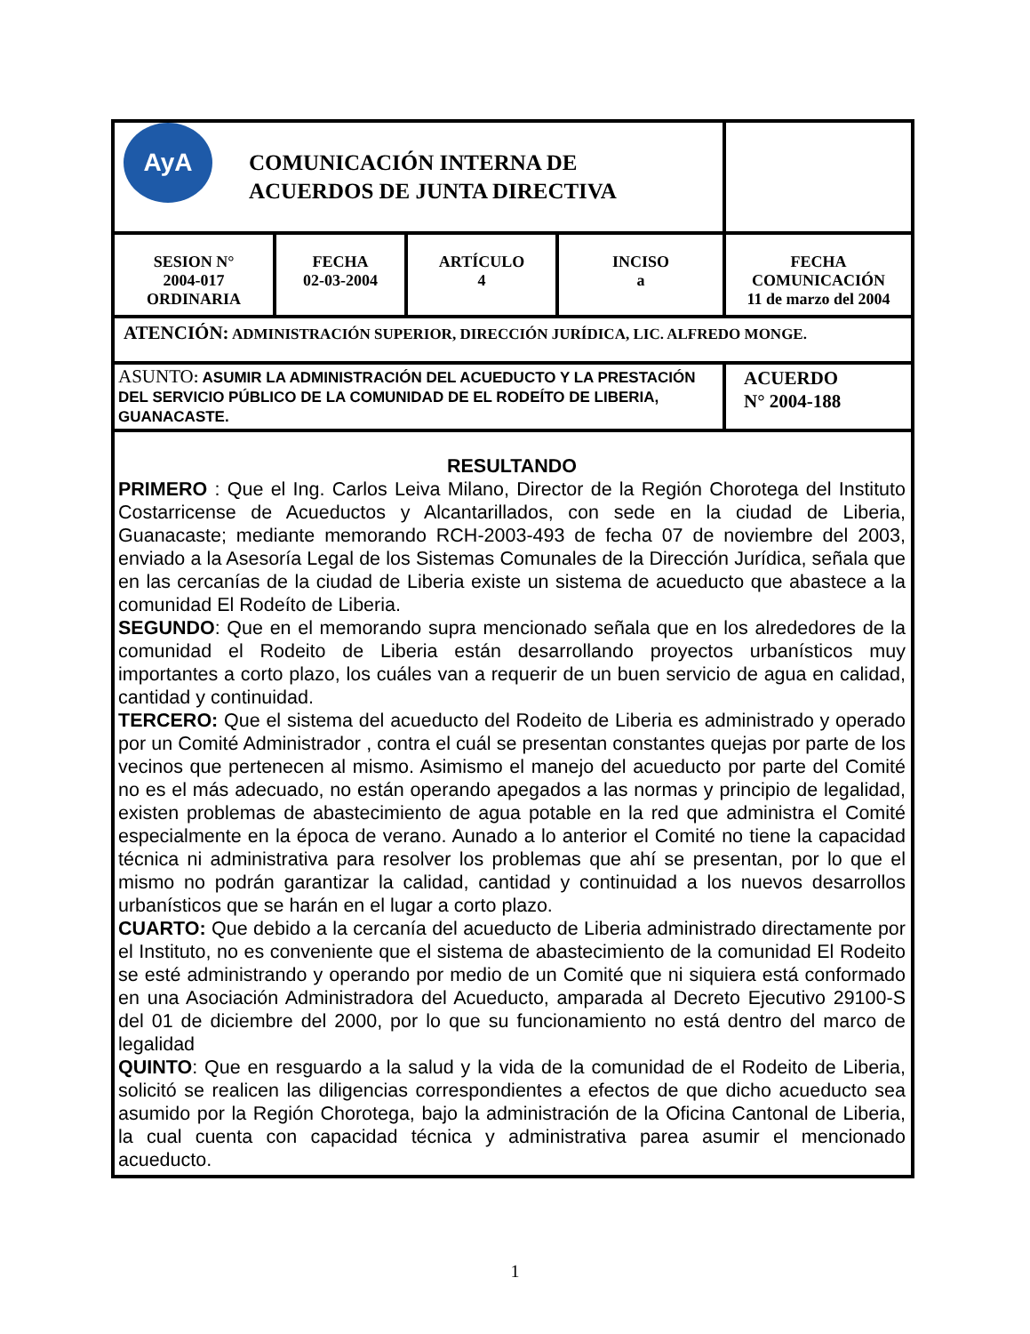| AyA COMUNICACIÓN INTERNA DE ACUERDOS DE JUNTA DIRECTIVA | | | | |
| SESION N° 2004-017 ORDINARIA | FECHA 02-03-2004 | ARTÍCULO 4 | INCISO a | FECHA COMUNICACIÓN 11 de marzo del 2004 |
| ATENCIÓN: ADMINISTRACIÓN SUPERIOR, DIRECCIÓN JURÍDICA, LIC. ALFREDO MONGE. | | | | |
| ASUNTO : ASUMIR LA ADMINISTRACIÓN DEL ACUEDUCTO Y LA PRESTACIÓN DEL SERVICIO PÚBLICO DE LA COMUNIDAD DE EL RODEÍTO DE LIBERIA, GUANACASTE. | | | | ACUERDO N° 2004-188 |
| RESULTANDO PRIMERO : Que el Ing. Carlos Leiva Milano, Director de la Región Chorotega del Instituto Costarricense de Acueductos y Alcantarillados, con sede en la ciudad de Liberia, Guanacaste; mediante memorando RCH-2003-493 de fecha 07 de noviembre del 2003, enviado a la Asesoría Legal de los Sistemas Comunales de la Dirección Jurídica, señala que en las cercanías de la ciudad de Liberia existe un sistema de acueducto que abastece a la comunidad El Rodeíto de Liberia. SEGUNDO : Que en el memorando supra mencionado señala que en los alrededores de la comunidad el Rodeito de Liberia están desarrollando proyectos urbanísticos muy importantes a corto plazo, los cuáles van a requerir de un buen servicio de agua en calidad, cantidad y continuidad. TERCERO: Que el sistema del acueducto del Rodeito de Liberia es administrado y operado por un Comité Administrador , contra el cuál se presentan constantes quejas por parte de los vecinos que pertenecen al mismo. Asimismo el manejo del acueducto por parte del Comité no es el más adecuado, no están operando apegados a las normas y principio de legalidad, existen problemas de abastecimiento de agua potable en la red que administra el Comité especialmente en la época de verano. Aunado a lo anterior el Comité no tiene la capacidad técnica ni administrativa para resolver los problemas que ahí se presentan, por lo que el mismo no podrán garantizar la calidad, cantidad y continuidad a los nuevos desarrollos urbanísticos que se harán en el lugar a corto plazo. CUARTO: Que debido a la cercanía del acueducto de Liberia administrado directamente por el Instituto, no es conveniente que el sistema de abastecimiento de la comunidad El Rodeito se esté administrando y operando por medio de un Comité que ni siquiera está conformado en una Asociación Administradora del Acueducto, amparada al Decreto Ejecutivo 29100-S del 01 de diciembre del 2000, por lo que su funcionamiento no está dentro del marco de legalidad QUINTO : Que en resguardo a la salud y la vida de la comunidad de el Rodeito de Liberia, solicitó se realicen las diligencias correspondientes a efectos de que dicho acueducto sea asumido por la Región Chorotega, bajo la administración de la Oficina Cantonal de Liberia, la cual cuenta con capacidad técnica y administrativa parea asumir el mencionado acueducto. | | | | |
1